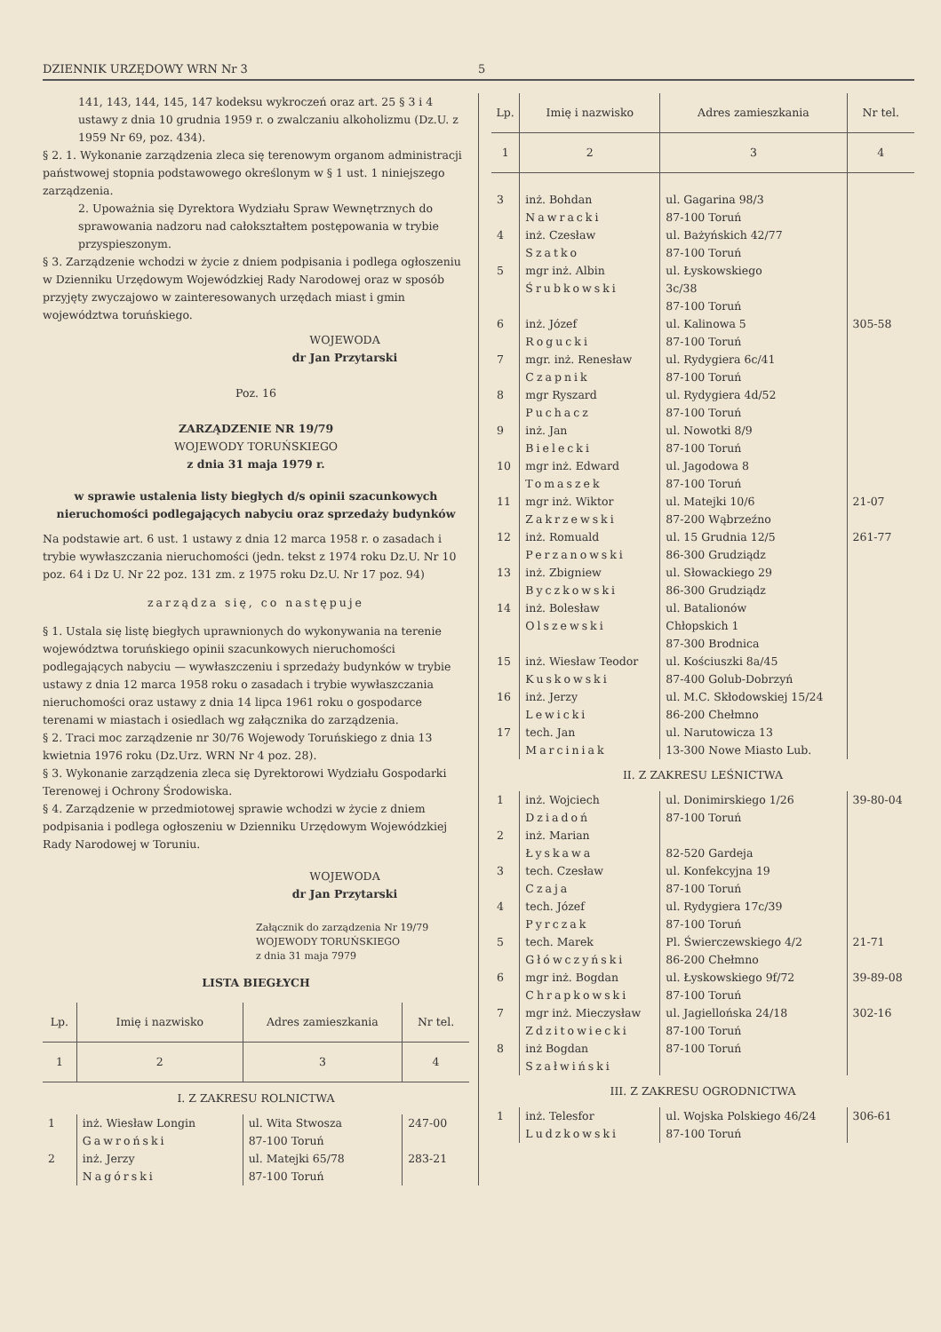DZIENNIK URZĘDOWY WRN Nr 3 5
141, 143, 144, 145, 147 kodeksu wykroczeń oraz art. 25 § 3 i 4 ustawy z dnia 10 grudnia 1959 r. o zwalczaniu alkoholizmu (Dz.U. z 1959 Nr 69, poz. 434).
§ 2. 1. Wykonanie zarządzenia zleca się terenowym organom administracji państwowej stopnia podstawowego określonym w § 1 ust. 1 niniejszego zarządzenia.
2. Upoważnia się Dyrektora Wydziału Spraw Wewnętrznych do sprawowania nadzoru nad całokształtem postępowania w trybie przyspieszonym.
§ 3. Zarządzenie wchodzi w życie z dniem podpisania i podlega ogłoszeniu w Dzienniku Urzędowym Wojewódzkiej Rady Narodowej oraz w sposób przyjęty zwyczajowo w zainteresowanych urzędach miast i gmin województwa toruńskiego.
WOJEWODA
dr Jan Przytarski
Poz. 16
ZARZĄDZENIE NR 19/79
WOJEWODY TORUŃSKIEGO
z dnia 31 maja 1979 r.
w sprawie ustalenia listy biegłych d/s opinii szacunkowych nieruchomości podlegających nabyciu oraz sprzedaży budynków
Na podstawie art. 6 ust. 1 ustawy z dnia 12 marca 1958 r. o zasadach i trybie wywłaszczania nieruchomości (jedn. tekst z 1974 roku Dz.U. Nr 10 poz. 64 i Dz U. Nr 22 poz. 131 zm. z 1975 roku Dz.U. Nr 17 poz. 94)
zarządza się, co następuje
§ 1. Ustala się listę biegłych uprawnionych do wykonywania na terenie województwa toruńskiego opinii szacunkowych nieruchomości podlegających nabyciu — wywłaszczeniu i sprzedaży budynków w trybie ustawy z dnia 12 marca 1958 roku o zasadach i trybie wywłaszczania nieruchomości oraz ustawy z dnia 14 lipca 1961 roku o gospodarce terenami w miastach i osiedlach wg załącznika do zarządzenia.
§ 2. Traci moc zarządzenie nr 30/76 Wojewody Toruńskiego z dnia 13 kwietnia 1976 roku (Dz.Urz. WRN Nr 4 poz. 28).
§ 3. Wykonanie zarządzenia zleca się Dyrektorowi Wydziału Gospodarki Terenowej i Ochrony Środowiska.
§ 4. Zarządzenie w przedmiotowej sprawie wchodzi w życie z dniem podpisania i podlega ogłoszeniu w Dzienniku Urzędowym Wojewódzkiej Rady Narodowej w Toruniu.
WOJEWODA
dr Jan Przytarski
Załącznik do zarządzenia Nr 19/79
WOJEWODY TORUŃSKIEGO
z dnia 31 maja 7979
LISTA BIEGŁYCH
| Lp. | Imię i nazwisko | Adres zamieszkania | Nr tel. |
| --- | --- | --- | --- |
| 1 | 2 | 3 | 4 |
| I. Z ZAKRESU ROLNICTWA | | | |
| 1 | inż. Wiesław Longin Gawroński | ul. Wita Stwosza 87-100 Toruń | 247-00 |
| 2 | inż. Jerzy Nagórski | ul. Matejki 65/78 87-100 Toruń | 283-21 |
| Lp. | Imię i nazwisko | Adres zamieszkania | Nr tel. |
| --- | --- | --- | --- |
| 1 | 2 | 3 | 4 |
| 3 | inż. Bohdan Nawracki | ul. Gagarina 98/3 87-100 Toruń | |
| 4 | inż. Czesław Szatko | ul. Bażyńskich 42/77 87-100 Toruń | |
| 5 | mgr inż. Albin Śrubkowski | ul. Łyskowskiego 3c/38 87-100 Toruń | |
| 6 | inż. Józef Rogucki | ul. Kalinowa 5 87-100 Toruń | 305-58 |
| 7 | mgr. inż. Renesław Czapnik | ul. Rydygiera 6c/41 87-100 Toruń | |
| 8 | mgr Ryszard Puchacz | ul. Rydygiera 4d/52 87-100 Toruń | |
| 9 | inż. Jan Bielecki | ul. Nowotki 8/9 87-100 Toruń | |
| 10 | mgr inż. Edward Tomaszek | ul. Jagodowa 8 87-100 Toruń | |
| 11 | mgr inż. Wiktor Zakrzewski | ul. Matejki 10/6 87-200 Wąbrzeźno | 21-07 |
| 12 | inż. Romuald Perzanowski | ul. 15 Grudnia 12/5 86-300 Grudziądz | 261-77 |
| 13 | inż. Zbigniew Byczkowski | ul. Słowackiego 29 86-300 Grudziądz | |
| 14 | inż. Bolesław Olszewski | ul. Batalionów Chłopskich 1 87-300 Brodnica | |
| 15 | inż. Wiesław Teodor Kuskowski | ul. Kościuszki 8a/45 87-400 Golub-Dobrzyń | |
| 16 | inż. Jerzy Lewicki | ul. M.C. Skłodowskiej 15/24 86-200 Chełmno | |
| 17 | tech. Jan Marciniak | ul. Narutowicza 13 13-300 Nowe Miasto Lub. | |
| II. Z ZAKRESU LEŚNICTWA | | | |
| 1 | inż. Wojciech Dziadoń | ul. Donimirskiego 1/26 87-100 Toruń | 39-80-04 |
| 2 | inż. Marian Łyskawa | 82-520 Gardeja | |
| 3 | tech. Czesław Czaja | ul. Konfekcyjna 19 87-100 Toruń | |
| 4 | tech. Józef Pyrczak | ul. Rydygiera 17c/39 87-100 Toruń | |
| 5 | tech. Marek Główczyński | Pl. Świerczewskiego 4/2 86-200 Chełmno | 21-71 |
| 6 | mgr inż. Bogdan Chrapkowski | ul. Łyskowskiego 9f/72 87-100 Toruń | 39-89-08 |
| 7 | mgr inż. Mieczysław Zdzitowiecki | ul. Jagiellońska 24/18 87-100 Toruń | 302-16 |
| 8 | inż Bogdan Szałwiński | 87-100 Toruń | |
| III. Z ZAKRESU OGRODNICTWA | | | |
| 1 | inż. Telesfor Ludzkowski | ul. Wojska Polskiego 46/24 87-100 Toruń | 306-61 |